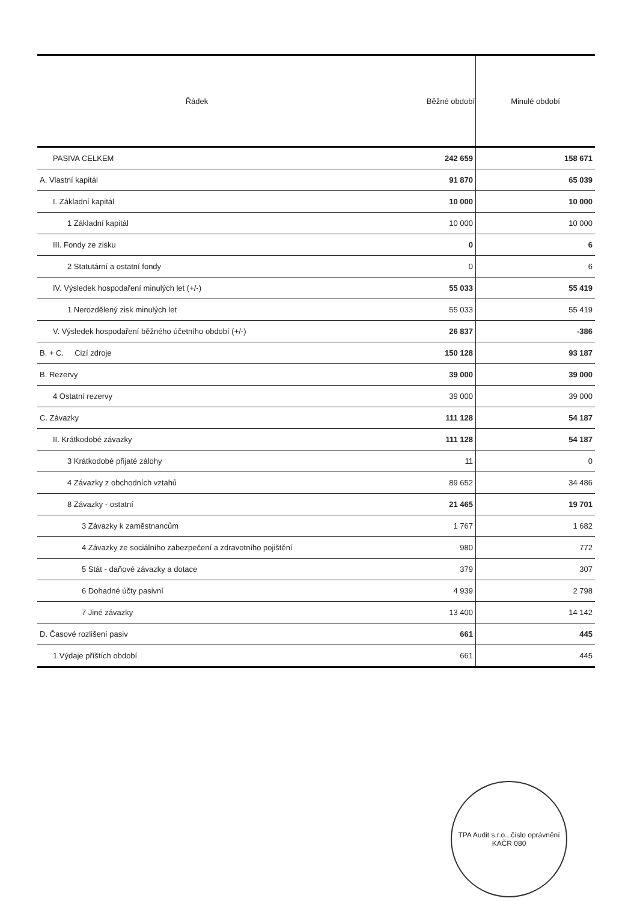| Řádek | Běžné období | Minulé období |
| --- | --- | --- |
| PASIVA CELKEM | 242 659 | 158 671 |
| A. Vlastní kapitál | 91 870 | 65 039 |
| I. Základní kapitál | 10 000 | 10 000 |
| 1 Základní kapitál | 10 000 | 10 000 |
| III. Fondy ze zisku | 0 | 6 |
| 2 Statutární a ostatní fondy | 0 | 6 |
| IV. Výsledek hospodaření minulých let (+/-) | 55 033 | 55 419 |
| 1 Nerozdělený zisk minulých let | 55 033 | 55 419 |
| V. Výsledek hospodaření běžného účetního období (+/-) | 26 837 | -386 |
| B. + C. Cizí zdroje | 150 128 | 93 187 |
| B. Rezervy | 39 000 | 39 000 |
| 4 Ostatní rezervy | 39 000 | 39 000 |
| C. Závazky | 111 128 | 54 187 |
| II. Krátkodobé závazky | 111 128 | 54 187 |
| 3 Krátkodobé přijaté zálohy | 11 | 0 |
| 4 Závazky z obchodních vztahů | 89 652 | 34 486 |
| 8 Závazky - ostatní | 21 465 | 19 701 |
| 3 Závazky k zaměstnancům | 1 767 | 1 682 |
| 4 Závazky ze sociálního zabezpečení a zdravotního pojištění | 980 | 772 |
| 5 Stát - daňové závazky a dotace | 379 | 307 |
| 6 Dohadné účty pasivní | 4 939 | 2 798 |
| 7 Jiné závazky | 13 400 | 14 142 |
| D. Časové rozlišení pasiv | 661 | 445 |
| 1 Výdaje příštích období | 661 | 445 |
TPA Audit s.r.o., číslo oprávnění KAČR 080